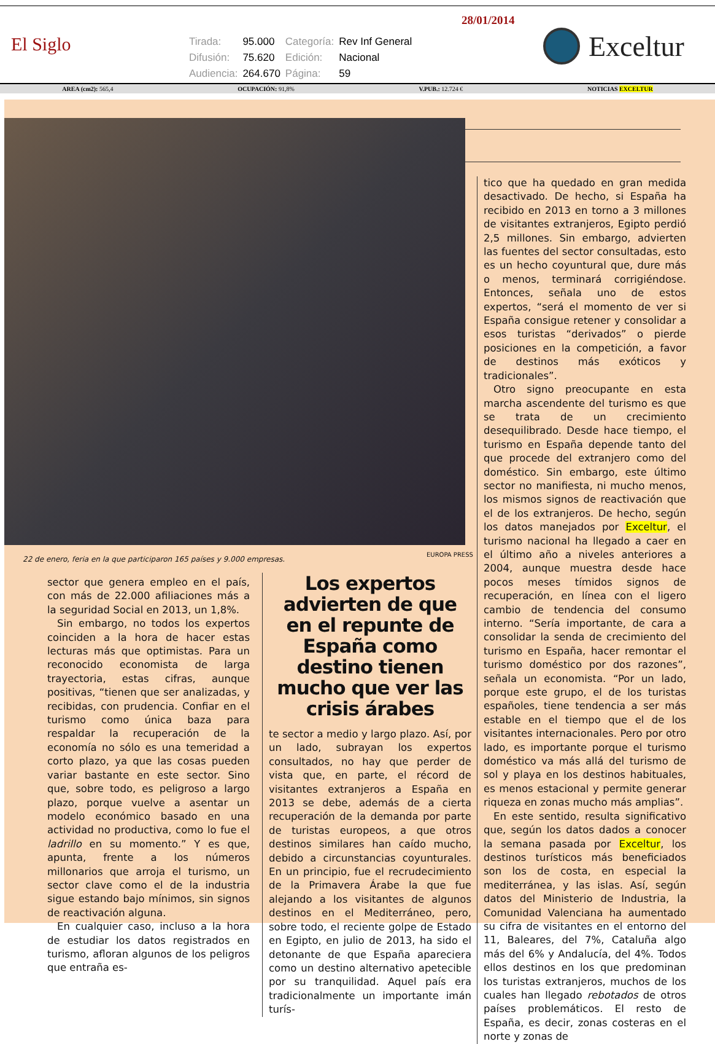El Siglo
| Tirada: | 95.000 | Categoría: | Rev Inf General |
| Difusión: | 75.620 | Edición: | Nacional |
| Audiencia: | 264.670 | Página: | 59 |
28/01/2014
Exceltur
AREA (cm2): 565,4 OCUPACIÓN: 91,8% V.PUB.: 12.724 € NOTICIAS EXCELTUR
EUROPA PRESS
22 de enero, feria en la que participaron 165 países y 9.000 empresas.
sector que genera empleo en el país, con más de 22.000 afiliaciones más a la seguridad Social en 2013, un 1,8%.
Sin embargo, no todos los expertos coinciden a la hora de hacer estas lecturas más que optimistas. Para un reconocido economista de larga trayectoria, estas cifras, aunque positivas, “tienen que ser analizadas, y recibidas, con prudencia. Confiar en el turismo como única baza para respaldar la recuperación de la economía no sólo es una temeridad a corto plazo, ya que las cosas pueden variar bastante en este sector. Sino que, sobre todo, es peligroso a largo plazo, porque vuelve a asentar un modelo económico basado en una actividad no productiva, como lo fue el ladrillo en su momento.” Y es que, apunta, frente a los números millonarios que arroja el turismo, un sector clave como el de la industria sigue estando bajo mínimos, sin signos de reactivación alguna.
En cualquier caso, incluso a la hora de estudiar los datos registrados en turismo, afloran algunos de los peligros que entraña es-
Los expertos advierten de que en el repunte de España como destino tienen mucho que ver las crisis árabes
te sector a medio y largo plazo. Así, por un lado, subrayan los expertos consultados, no hay que perder de vista que, en parte, el récord de visitantes extranjeros a España en 2013 se debe, además de a cierta recuperación de la demanda por parte de turistas europeos, a que otros destinos similares han caído mucho, debido a circunstancias coyunturales. En un principio, fue el recrudecimiento de la Primavera Árabe la que fue alejando a los visitantes de algunos destinos en el Mediterráneo, pero, sobre todo, el reciente golpe de Estado en Egipto, en julio de 2013, ha sido el detonante de que España apareciera como un destino alternativo apetecible por su tranquilidad. Aquel país era tradicionalmente un importante imán turís-
tico que ha quedado en gran medida desactivado. De hecho, si España ha recibido en 2013 en torno a 3 millones de visitantes extranjeros, Egipto perdió 2,5 millones. Sin embargo, advierten las fuentes del sector consultadas, esto es un hecho coyuntural que, dure más o menos, terminará corrigiéndose. Entonces, señala uno de estos expertos, “será el momento de ver si España consigue retener y consolidar a esos turistas “derivados” o pierde posiciones en la competición, a favor de destinos más exóticos y tradicionales”.
Otro signo preocupante en esta marcha ascendente del turismo es que se trata de un crecimiento desequilibrado. Desde hace tiempo, el turismo en España depende tanto del que procede del extranjero como del doméstico. Sin embargo, este último sector no manifiesta, ni mucho menos, los mismos signos de reactivación que el de los extranjeros. De hecho, según los datos manejados por Exceltur, el turismo nacional ha llegado a caer en el último año a niveles anteriores a 2004, aunque muestra desde hace pocos meses tímidos signos de recuperación, en línea con el ligero cambio de tendencia del consumo interno. “Sería importante, de cara a consolidar la senda de crecimiento del turismo en España, hacer remontar el turismo doméstico por dos razones”, señala un economista. “Por un lado, porque este grupo, el de los turistas españoles, tiene tendencia a ser más estable en el tiempo que el de los visitantes internacionales. Pero por otro lado, es importante porque el turismo doméstico va más allá del turismo de sol y playa en los destinos habituales, es menos estacional y permite generar riqueza en zonas mucho más amplias”.
En este sentido, resulta significativo que, según los datos dados a conocer la semana pasada por Exceltur, los destinos turísticos más beneficiados son los de costa, en especial la mediterránea, y las islas. Así, según datos del Ministerio de Industria, la Comunidad Valenciana ha aumentado su cifra de visitantes en el entorno del 11, Baleares, del 7%, Cataluña algo más del 6% y Andalucía, del 4%. Todos ellos destinos en los que predominan los turistas extranjeros, muchos de los cuales han llegado rebotados de otros países problemáticos. El resto de España, es decir, zonas costeras en el norte y zonas de